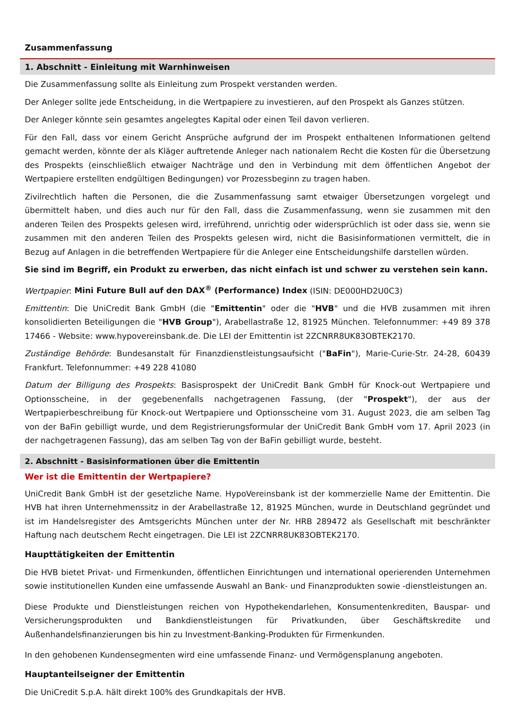Zusammenfassung
1. Abschnitt - Einleitung mit Warnhinweisen
Die Zusammenfassung sollte als Einleitung zum Prospekt verstanden werden.
Der Anleger sollte jede Entscheidung, in die Wertpapiere zu investieren, auf den Prospekt als Ganzes stützen.
Der Anleger könnte sein gesamtes angelegtes Kapital oder einen Teil davon verlieren.
Für den Fall, dass vor einem Gericht Ansprüche aufgrund der im Prospekt enthaltenen Informationen geltend gemacht werden, könnte der als Kläger auftretende Anleger nach nationalem Recht die Kosten für die Übersetzung des Prospekts (einschließlich etwaiger Nachträge und den in Verbindung mit dem öffentlichen Angebot der Wertpapiere erstellten endgültigen Bedingungen) vor Prozessbeginn zu tragen haben.
Zivilrechtlich haften die Personen, die die Zusammenfassung samt etwaiger Übersetzungen vorgelegt und übermittelt haben, und dies auch nur für den Fall, dass die Zusammenfassung, wenn sie zusammen mit den anderen Teilen des Prospekts gelesen wird, irreführend, unrichtig oder widersprüchlich ist oder dass sie, wenn sie zusammen mit den anderen Teilen des Prospekts gelesen wird, nicht die Basisinformationen vermittelt, die in Bezug auf Anlagen in die betreffenden Wertpapiere für die Anleger eine Entscheidungshilfe darstellen würden.
Sie sind im Begriff, ein Produkt zu erwerben, das nicht einfach ist und schwer zu verstehen sein kann.
Wertpapier: Mini Future Bull auf den DAX<sup>®</sup> (Performance) Index (ISIN: DE000HD2U0C3)
Emittentin: Die UniCredit Bank GmbH (die "Emittentin" oder die "HVB" und die HVB zusammen mit ihren konsolidierten Beteiligungen die "HVB Group"), Arabellastraße 12, 81925 München. Telefonnummer: +49 89 378 17466 - Website: www.hypovereinsbank.de. Die LEI der Emittentin ist 2ZCNRR8UK83OBTEK2170.
Zuständige Behörde: Bundesanstalt für Finanzdienstleistungsaufsicht ("BaFin"), Marie-Curie-Str. 24-28, 60439 Frankfurt. Telefonnummer: +49 228 41080
Datum der Billigung des Prospekts: Basisprospekt der UniCredit Bank GmbH für Knock-out Wertpapiere und Optionsscheine, in der gegebenenfalls nachgetragenen Fassung, (der "Prospekt"), der aus der Wertpapierbeschreibung für Knock-out Wertpapiere und Optionsscheine vom 31. August 2023, die am selben Tag von der BaFin gebilligt wurde, und dem Registrierungsformular der UniCredit Bank GmbH vom 17. April 2023 (in der nachgetragenen Fassung), das am selben Tag von der BaFin gebilligt wurde, besteht.
2. Abschnitt - Basisinformationen über die Emittentin
Wer ist die Emittentin der Wertpapiere?
UniCredit Bank GmbH ist der gesetzliche Name. HypoVereinsbank ist der kommerzielle Name der Emittentin. Die HVB hat ihren Unternehmenssitz in der Arabellastraße 12, 81925 München, wurde in Deutschland gegründet und ist im Handelsregister des Amtsgerichts München unter der Nr. HRB 289472 als Gesellschaft mit beschränkter Haftung nach deutschem Recht eingetragen. Die LEI ist 2ZCNRR8UK83OBTEK2170.
Haupttätigkeiten der Emittentin
Die HVB bietet Privat- und Firmenkunden, öffentlichen Einrichtungen und international operierenden Unternehmen sowie institutionellen Kunden eine umfassende Auswahl an Bank- und Finanzprodukten sowie -dienstleistungen an.
Diese Produkte und Dienstleistungen reichen von Hypothekendarlehen, Konsumentenkrediten, Bauspar- und Versicherungsprodukten und Bankdienstleistungen für Privatkunden, über Geschäftskredite und Außenhandelsfinanzierungen bis hin zu Investment-Banking-Produkten für Firmenkunden.
In den gehobenen Kundensegmenten wird eine umfassende Finanz- und Vermögensplanung angeboten.
Hauptanteilseigner der Emittentin
Die UniCredit S.p.A. hält direkt 100% des Grundkapitals der HVB.